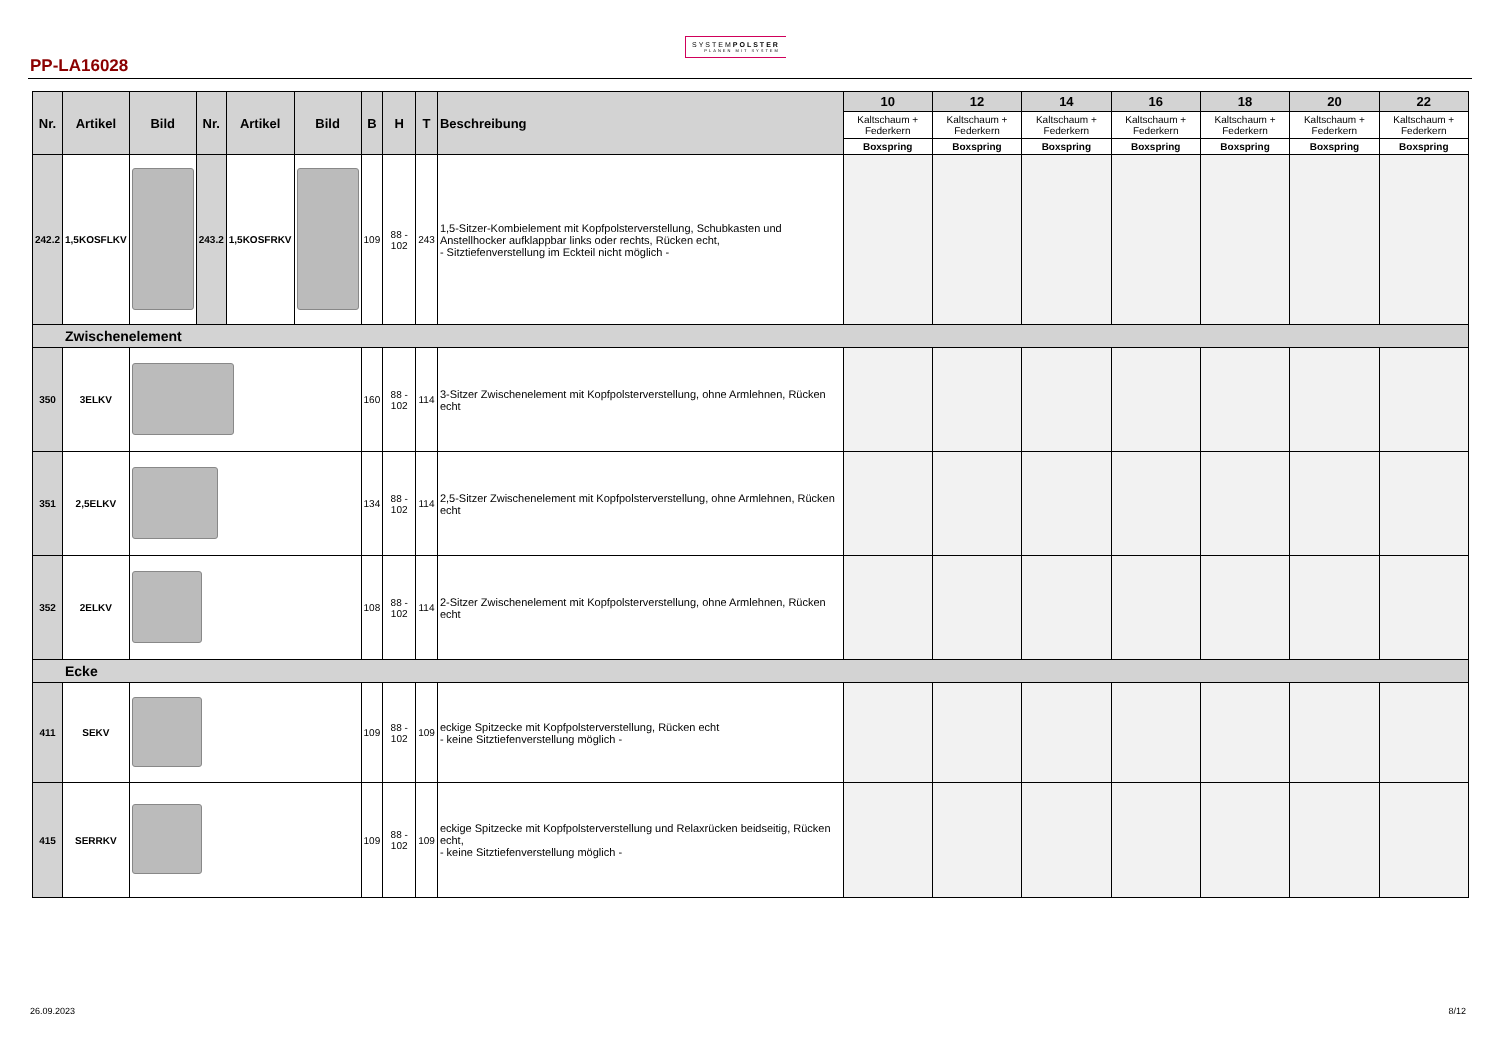PP-LA16028
SYSTEMPOLSTER
PLANEN MIT SYSTEM
| Nr. | Artikel | Bild | Nr. | Artikel | Bild | B | H | T | Beschreibung | 10 | 12 | 14 | 16 | 18 | 20 | 22 |
| --- | --- | --- | --- | --- | --- | --- | --- | --- | --- | --- | --- | --- | --- | --- | --- | --- |
| | | | | | | | | | | Kaltschaum + Federkern | Kaltschaum + Federkern | Kaltschaum + Federkern | Kaltschaum + Federkern | Kaltschaum + Federkern | Kaltschaum + Federkern | Kaltschaum + Federkern |
| | | | | | | | | | | Boxspring | Boxspring | Boxspring | Boxspring | Boxspring | Boxspring | Boxspring |
| 242.2 | 1,5KOSFLKV | | 243.2 | 1,5KOSFRKV | | 109 | 88 - 102 | 243 | 1,5-Sitzer-Kombielement mit Kopfpolsterverstellung, Schubkasten und Anstellhocker aufklappbar links oder rechts, Rücken echt, - Sitztiefenverstellung im Eckteil nicht möglich - | | | | | | | |
| Zwischenelement | | | | | | | | | | | | | | | | |
| 350 | 3ELKV | | | | | 160 | 88 - 102 | 114 | 3-Sitzer Zwischenelement mit Kopfpolsterverstellung, ohne Armlehnen, Rücken echt | | | | | | | |
| 351 | 2,5ELKV | | | | | 134 | 88 - 102 | 114 | 2,5-Sitzer Zwischenelement mit Kopfpolsterverstellung, ohne Armlehnen, Rücken echt | | | | | | | |
| 352 | 2ELKV | | | | | 108 | 88 - 102 | 114 | 2-Sitzer Zwischenelement mit Kopfpolsterverstellung, ohne Armlehnen, Rücken echt | | | | | | | |
| Ecke | | | | | | | | | | | | | | | | |
| 411 | SEKV | | | | | 109 | 88 - 102 | 109 | eckige Spitzecke mit Kopfpolsterverstellung, Rücken echt - keine Sitztiefenverstellung möglich - | | | | | | | |
| 415 | SERRKV | | | | | 109 | 88 - 102 | 109 | eckige Spitzecke mit Kopfpolsterverstellung und Relaxrücken beidseitig, Rücken echt, - keine Sitztiefenverstellung möglich - | | | | | | | |
26.09.2023 8/12